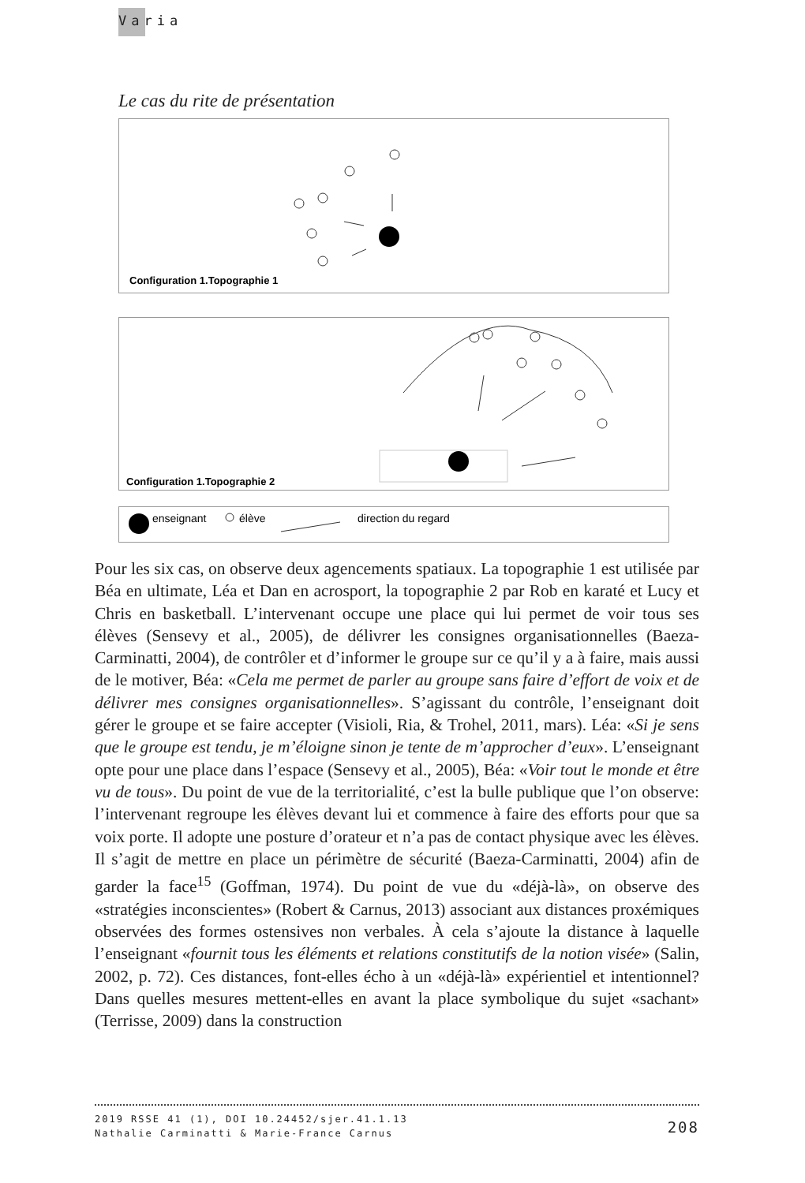Varia
Le cas du rite de présentation
Configuration 1.Topographie 1
Configuration 1.Topographie 2
enseignant
élève
direction du regard
Pour les six cas, on observe deux agencements spatiaux. La topographie 1 est utilisée par Béa en ultimate, Léa et Dan en acrosport, la topographie 2 par Rob en karaté et Lucy et Chris en basketball. L’intervenant occupe une place qui lui permet de voir tous ses élèves (Sensevy et al., 2005), de délivrer les consignes organisationnelles (Baeza-Carminatti, 2004), de contrôler et d’informer le groupe sur ce qu’il y a à faire, mais aussi de le motiver, Béa: «Cela me permet de parler au groupe sans faire d’effort de voix et de délivrer mes consignes organisationnelles». S’agissant du contrôle, l’enseignant doit gérer le groupe et se faire accepter (Visioli, Ria, & Trohel, 2011, mars). Léa: «Si je sens que le groupe est tendu, je m’éloigne sinon je tente de m’approcher d’eux». L’enseignant opte pour une place dans l’espace (Sensevy et al., 2005), Béa: «Voir tout le monde et être vu de tous». Du point de vue de la territorialité, c’est la bulle publique que l’on observe: l’intervenant regroupe les élèves devant lui et commence à faire des efforts pour que sa voix porte. Il adopte une posture d’orateur et n’a pas de contact physique avec les élèves. Il s’agit de mettre en place un périmètre de sécurité (Baeza-Carminatti, 2004) afin de garder la face<sup>15</sup> (Goffman, 1974). Du point de vue du «déjà-là», on observe des «stratégies inconscientes» (Robert & Carnus, 2013) associant aux distances proxémiques observées des formes ostensives non verbales. À cela s’ajoute la distance à laquelle l’enseignant «fournit tous les éléments et relations constitutifs de la notion visée» (Salin, 2002, p. 72). Ces distances, font-elles écho à un «déjà-là» expérientiel et intentionnel? Dans quelles mesures mettent-elles en avant la place symbolique du sujet «sachant» (Terrisse, 2009) dans la construction
2019 RSSE 41 (1), DOI 10.24452/sjer.41.1.13
Nathalie Carminatti & Marie-France Carnus
208